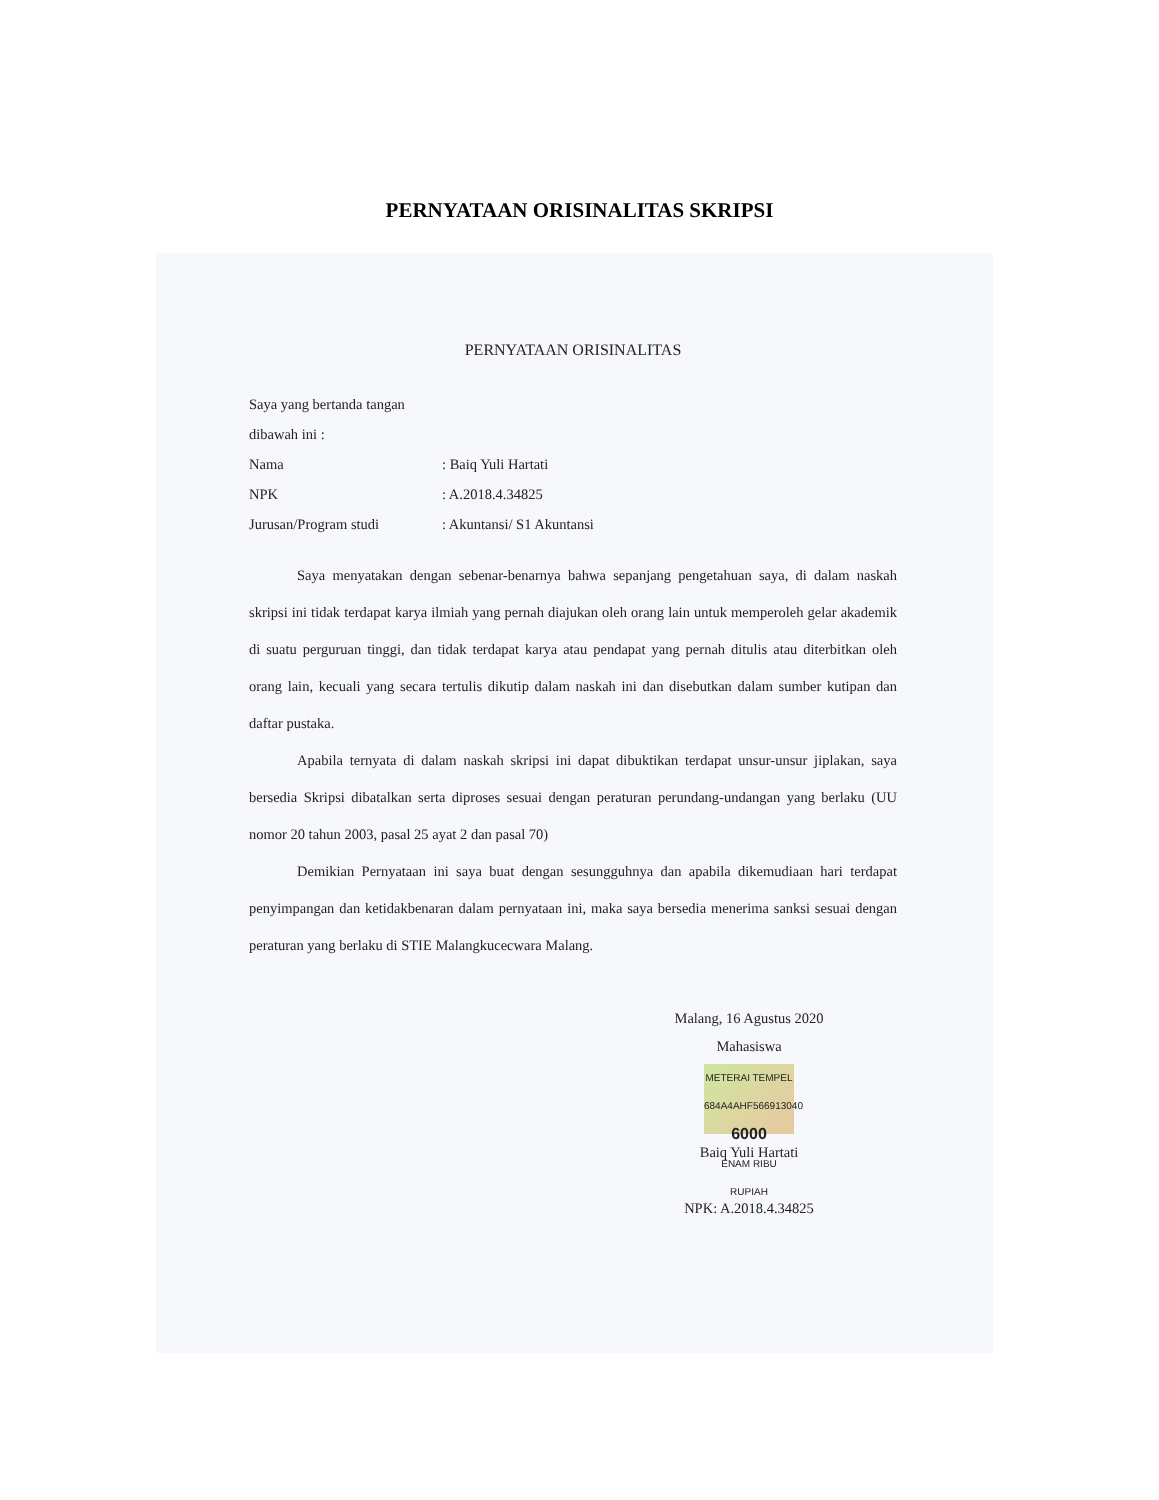PERNYATAAN ORISINALITAS SKRIPSI
PERNYATAAN ORISINALITAS
Saya yang bertanda tangan dibawah ini :
Nama: Baiq Yuli Hartati
NPK: A.2018.4.34825
Jurusan/Program studi: Akuntansi/ S1 Akuntansi
Saya menyatakan dengan sebenar-benarnya bahwa sepanjang pengetahuan saya, di dalam naskah skripsi ini tidak terdapat karya ilmiah yang pernah diajukan oleh orang lain untuk memperoleh gelar akademik di suatu perguruan tinggi, dan tidak terdapat karya atau pendapat yang pernah ditulis atau diterbitkan oleh orang lain, kecuali yang secara tertulis dikutip dalam naskah ini dan disebutkan dalam sumber kutipan dan daftar pustaka.
Apabila ternyata di dalam naskah skripsi ini dapat dibuktikan terdapat unsur-unsur jiplakan, saya bersedia Skripsi dibatalkan serta diproses sesuai dengan peraturan perundang-undangan yang berlaku (UU nomor 20 tahun 2003, pasal 25 ayat 2 dan pasal 70)
Demikian Pernyataan ini saya buat dengan sesungguhnya dan apabila dikemudiaan hari terdapat penyimpangan dan ketidakbenaran dalam pernyataan ini, maka saya bersedia menerima sanksi sesuai dengan peraturan yang berlaku di STIE Malangkucecwara Malang.
Malang, 16 Agustus 2020
Mahasiswa
METERAI TEMPEL
684A4AHF566913040
6000
ENAM RIBU RUPIAH
Baiq Yuli Hartati
NPK: A.2018.4.34825